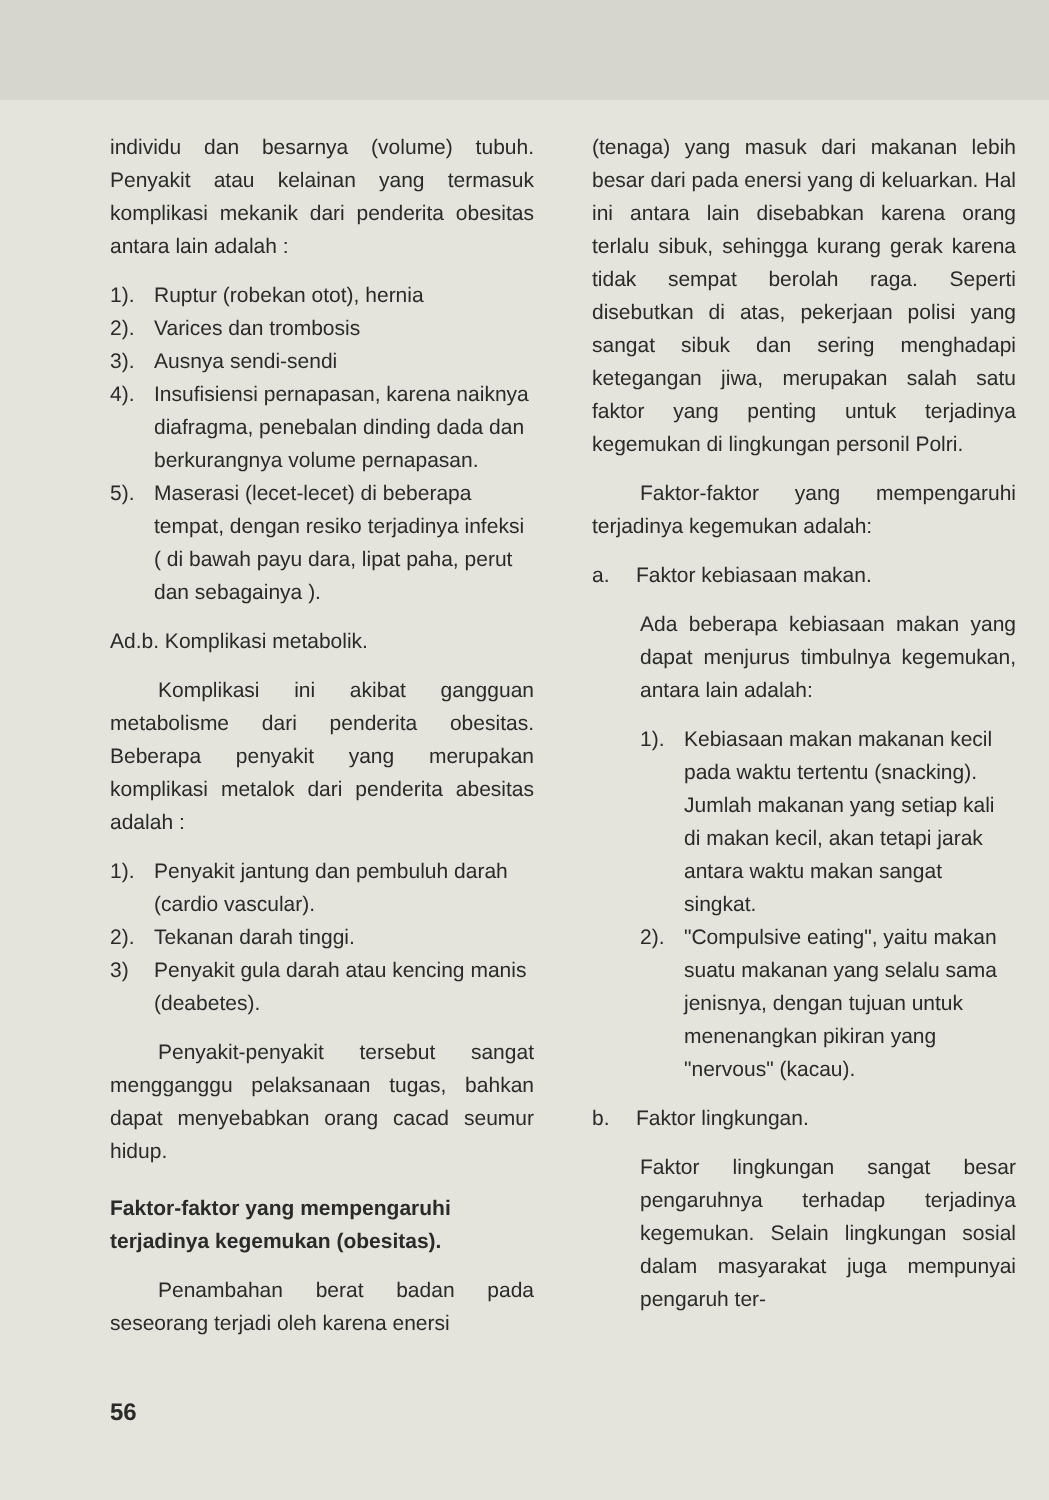individu dan besarnya (volume) tubuh. Penyakit atau kelainan yang termasuk komplikasi mekanik dari penderita obesitas antara lain adalah :
1). Ruptur (robekan otot), hernia
2). Varices dan trombosis
3). Ausnya sendi-sendi
4). Insufisiensi pernapasan, karena naiknya diafragma, penebalan dinding dada dan berkurangnya volume pernapasan.
5). Maserasi (lecet-lecet) di beberapa tempat, dengan resiko terjadinya infeksi ( di bawah payu dara, lipat paha, perut dan sebagainya ).
Ad.b. Komplikasi metabolik.
Komplikasi ini akibat gangguan metabolisme dari penderita obesitas. Beberapa penyakit yang merupakan komplikasi metalok dari penderita abesitas adalah :
1). Penyakit jantung dan pembuluh darah (cardio vascular).
2). Tekanan darah tinggi.
3) Penyakit gula darah atau kencing manis (deabetes).
Penyakit-penyakit tersebut sangat mengganggu pelaksanaan tugas, bahkan dapat menyebabkan orang cacad seumur hidup.
Faktor-faktor yang mempengaruhi terjadinya kegemukan (obesitas).
Penambahan berat badan pada seseorang terjadi oleh karena enersi
(tenaga) yang masuk dari makanan lebih besar dari pada enersi yang di keluarkan. Hal ini antara lain disebabkan karena orang terlalu sibuk, sehingga kurang gerak karena tidak sempat berolah raga. Seperti disebutkan di atas, pekerjaan polisi yang sangat sibuk dan sering menghadapi ketegangan jiwa, merupakan salah satu faktor yang penting untuk terjadinya kegemukan di lingkungan personil Polri.
Faktor-faktor yang mempengaruhi terjadinya kegemukan adalah:
a. Faktor kebiasaan makan.
Ada beberapa kebiasaan makan yang dapat menjurus timbulnya kegemukan, antara lain adalah:
1). Kebiasaan makan makanan kecil pada waktu tertentu (snacking). Jumlah makanan yang setiap kali di makan kecil, akan tetapi jarak antara waktu makan sangat singkat.
2). "Compulsive eating", yaitu makan suatu makanan yang selalu sama jenisnya, dengan tujuan untuk menenangkan pikiran yang "nervous" (kacau).
b. Faktor lingkungan.
Faktor lingkungan sangat besar pengaruhnya terhadap terjadinya kegemukan. Selain lingkungan sosial dalam masyarakat juga mempunyai pengaruh ter-
56